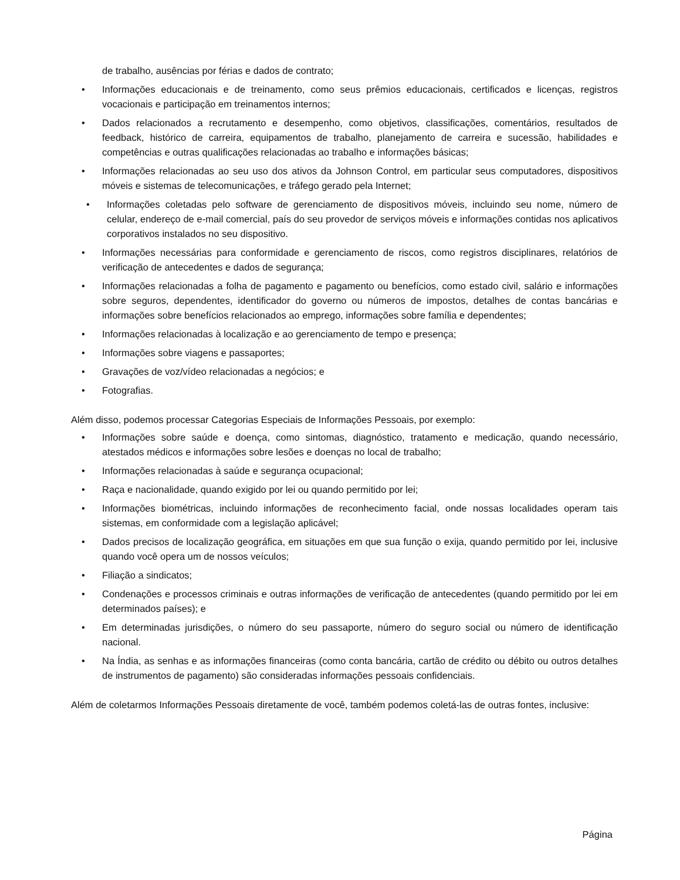de trabalho, ausências por férias e dados de contrato;
• Informações educacionais e de treinamento, como seus prêmios educacionais, certificados e licenças, registros vocacionais e participação em treinamentos internos;
• Dados relacionados a recrutamento e desempenho, como objetivos, classificações, comentários, resultados de feedback, histórico de carreira, equipamentos de trabalho, planejamento de carreira e sucessão, habilidades e competências e outras qualificações relacionadas ao trabalho e informações básicas;
• Informações relacionadas ao seu uso dos ativos da Johnson Control, em particular seus computadores, dispositivos móveis e sistemas de telecomunicações, e tráfego gerado pela Internet;
• Informações coletadas pelo software de gerenciamento de dispositivos móveis, incluindo seu nome, número de celular, endereço de e-mail comercial, país do seu provedor de serviços móveis e informações contidas nos aplicativos corporativos instalados no seu dispositivo.
• Informações necessárias para conformidade e gerenciamento de riscos, como registros disciplinares, relatórios de verificação de antecedentes e dados de segurança;
• Informações relacionadas a folha de pagamento e pagamento ou benefícios, como estado civil, salário e informações sobre seguros, dependentes, identificador do governo ou números de impostos, detalhes de contas bancárias e informações sobre benefícios relacionados ao emprego, informações sobre família e dependentes;
• Informações relacionadas à localização e ao gerenciamento de tempo e presença;
• Informações sobre viagens e passaportes;
• Gravações de voz/vídeo relacionadas a negócios; e
• Fotografias.
Além disso, podemos processar Categorias Especiais de Informações Pessoais, por exemplo:
• Informações sobre saúde e doença, como sintomas, diagnóstico, tratamento e medicação, quando necessário, atestados médicos e informações sobre lesões e doenças no local de trabalho;
• Informações relacionadas à saúde e segurança ocupacional;
• Raça e nacionalidade, quando exigido por lei ou quando permitido por lei;
• Informações biométricas, incluindo informações de reconhecimento facial, onde nossas localidades operam tais sistemas, em conformidade com a legislação aplicável;
• Dados precisos de localização geográfica, em situações em que sua função o exija, quando permitido por lei, inclusive quando você opera um de nossos veículos;
• Filiação a sindicatos;
• Condenações e processos criminais e outras informações de verificação de antecedentes (quando permitido por lei em determinados países); e
• Em determinadas jurisdições, o número do seu passaporte, número do seguro social ou número de identificação nacional.
• Na Índia, as senhas e as informações financeiras (como conta bancária, cartão de crédito ou débito ou outros detalhes de instrumentos de pagamento) são consideradas informações pessoais confidenciais.
Além de coletarmos Informações Pessoais diretamente de você, também podemos coletá-las de outras fontes, inclusive:
Página